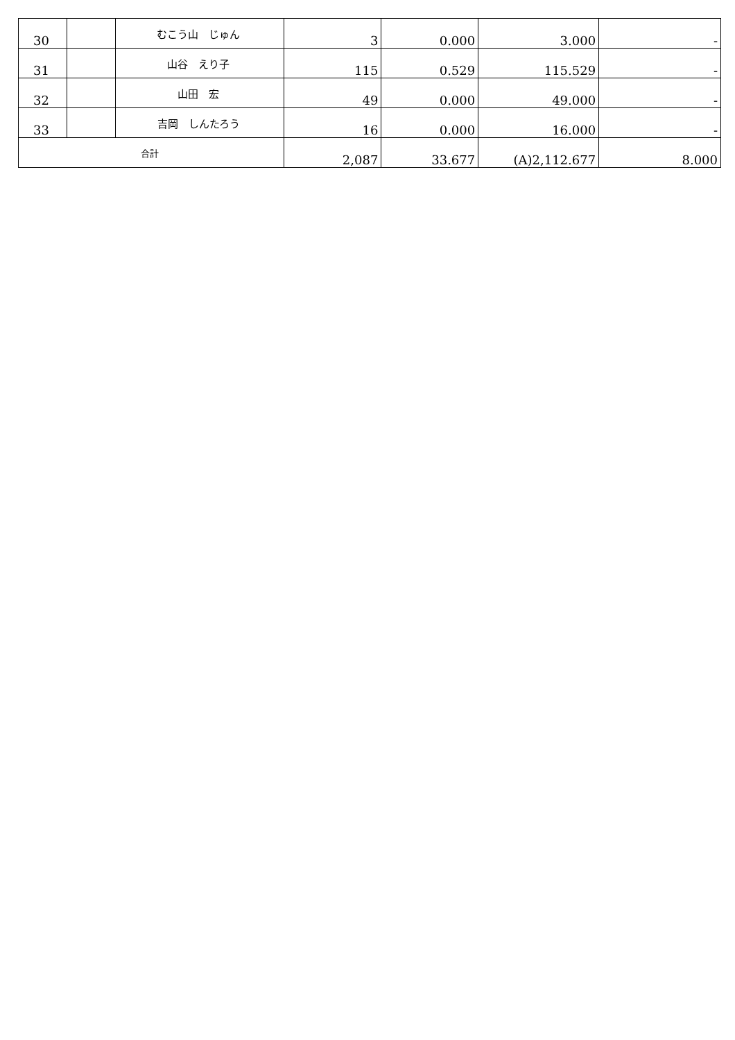| 30 | | むこう山 じゅん | 3 | 0.000 | 3.000 | - |
| 31 | | 山谷 えり子 | 115 | 0.529 | 115.529 | - |
| 32 | | 山田 宏 | 49 | 0.000 | 49.000 | - |
| 33 | | 吉岡 しんたろう | 16 | 0.000 | 16.000 | - |
| 合計 | | | 2,087 | 33.677 | (A)2,112.677 | 8.000 |